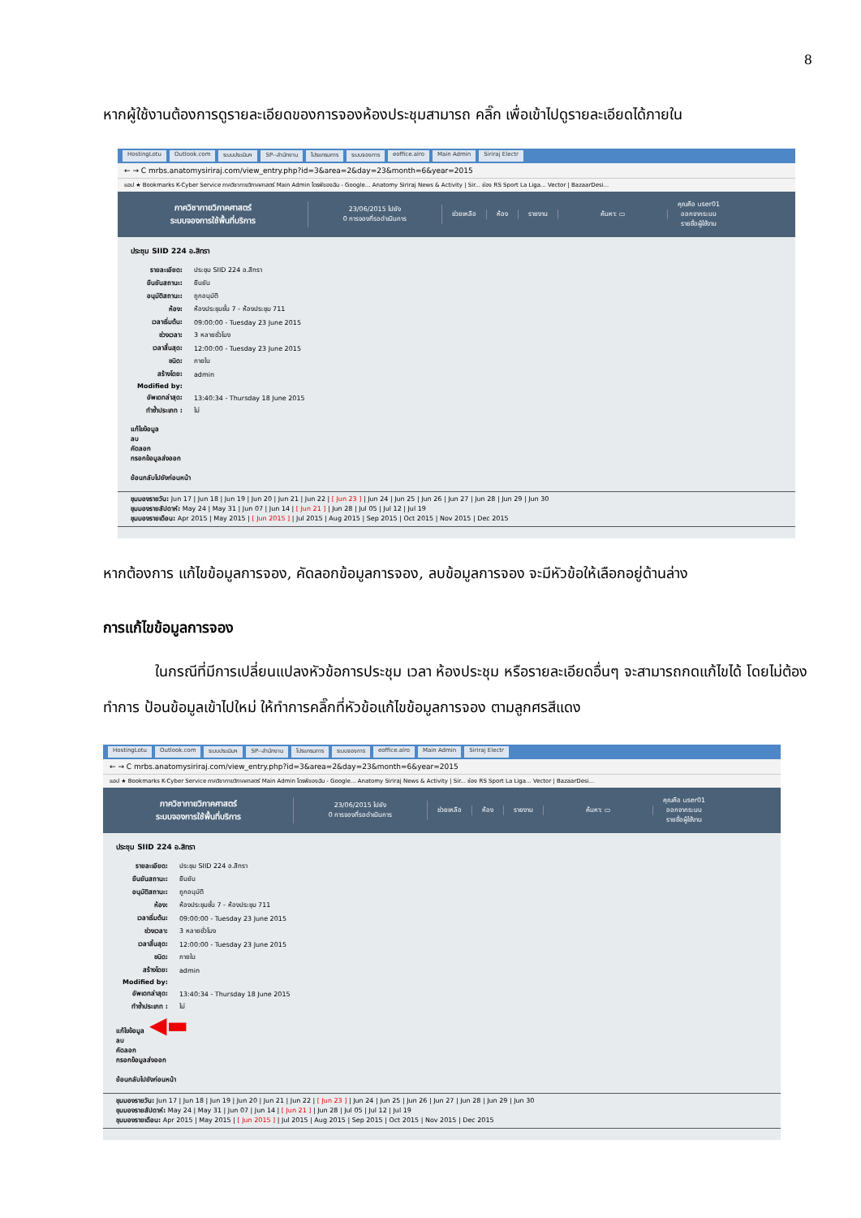8
หากผู้ใช้งานต้องการดูรายละเอียดของการจองห้องประชุมสามารถ คลิ๊ก เพื่อเข้าไปดูรายละเอียดได้ภายใน
HostingLotu Outlook.com ระบบประเมินฯ SP--สำนักงาน โปรแกรมการ ระบบจองการ eoffice.alro Main Admin Siriraj Electr
← → C mrbs.anatomysiriraj.com/view_entry.php?id=3&area=2&day=23&month=6&year=2015
แอป ★ Bookmarks K-Cyber Service ภาควิชากายวิภาคศาสตร์ Main Admin ไดรฟ์ของฉัน - Google... Anatomy Siriraj News & Activity | Sir... ช่อง RS Sport La Liga... Vector | BazaarDesi...
ภาควิชากายวิภาคศาสตร์
ระบบจองการใช้พื้นที่บริการ
23/06/2015 ไปยัง
0 การจองที่รอดำเนินการ
ช่วยเหลือ ห้อง รายงาน ค้นหา: ▭
คุณคือ user01
ออกจากระบบ
รายชื่อผู้ใช้งาน
ประชุม SIID 224 อ.สิทรา
| รายละเอียด: | ประชุม SIID 224 อ.สิทรา |
| ยืนยันสถานะ: | ยืนยัน |
| อนุมัติสถานะ: | ถูกอนุมัติ |
| ห้อง: | ห้องประชุมชั้น 7 - ห้องประชุม 711 |
| เวลาเริ่มต้น: | 09:00:00 - Tuesday 23 June 2015 |
| ช่วงเวลา: | 3 หลายชั่วโมง |
| เวลาสิ้นสุด: | 12:00:00 - Tuesday 23 June 2015 |
| ชนิด: | ภายใน |
| สร้างโดย: | admin |
| Modified by: | |
| อัพเดทล่าสุด: | 13:40:34 - Thursday 18 June 2015 |
| ทำซ้ำประเภท : | ไม่ |
แก้ไขข้อมูล
ลบ
คัดลอก
กรอกข้อมูลส่งออก
ย้อนกลับไปยังก่อนหน้า
ชุมมองรายวัน: Jun 17 | Jun 18 | Jun 19 | Jun 20 | Jun 21 | Jun 22 | [ Jun 23 ] | Jun 24 | Jun 25 | Jun 26 | Jun 27 | Jun 28 | Jun 29 | Jun 30
ชุมมองรายสัปดาห์: May 24 | May 31 | Jun 07 | Jun 14 | [ Jun 21 ] | Jun 28 | Jul 05 | Jul 12 | Jul 19
ชุมมองรายเดือน: Apr 2015 | May 2015 | [ Jun 2015 ] | Jul 2015 | Aug 2015 | Sep 2015 | Oct 2015 | Nov 2015 | Dec 2015
หากต้องการ แก้ไขข้อมูลการจอง, คัดลอกข้อมูลการจอง, ลบข้อมูลการจอง จะมีหัวข้อให้เลือกอยู่ด้านล่าง
การแก้ไขข้อมูลการจอง
ในกรณีที่มีการเปลี่ยนแปลงหัวข้อการประชุม เวลา ห้องประชุม หรือรายละเอียดอื่นๆ จะสามารถกดแก้ไขได้ โดยไม่ต้องทำการ ป้อนข้อมูลเข้าไปใหม่ ให้ทำการคลิ๊กที่หัวข้อแก้ไขข้อมูลการจอง ตามลูกศรสีแดง
HostingLotu Outlook.com ระบบประเมินฯ SP--สำนักงาน โปรแกรมการ ระบบจองการ eoffice.alro Main Admin Siriraj Electr
← → C mrbs.anatomysiriraj.com/view_entry.php?id=3&area=2&day=23&month=6&year=2015
แอป ★ Bookmarks K-Cyber Service ภาควิชากายวิภาคศาสตร์ Main Admin ไดรฟ์ของฉัน - Google... Anatomy Siriraj News & Activity | Sir... ช่อง RS Sport La Liga... Vector | BazaarDesi...
ภาควิชากายวิภาคศาสตร์
ระบบจองการใช้พื้นที่บริการ
23/06/2015 ไปยัง
0 การจองที่รอดำเนินการ
ช่วยเหลือ ห้อง รายงาน ค้นหา: ▭
คุณคือ user01
ออกจากระบบ
รายชื่อผู้ใช้งาน
ประชุม SIID 224 อ.สิทรา
| รายละเอียด: | ประชุม SIID 224 อ.สิทรา |
| ยืนยันสถานะ: | ยืนยัน |
| อนุมัติสถานะ: | ถูกอนุมัติ |
| ห้อง: | ห้องประชุมชั้น 7 - ห้องประชุม 711 |
| เวลาเริ่มต้น: | 09:00:00 - Tuesday 23 June 2015 |
| ช่วงเวลา: | 3 หลายชั่วโมง |
| เวลาสิ้นสุด: | 12:00:00 - Tuesday 23 June 2015 |
| ชนิด: | ภายใน |
| สร้างโดย: | admin |
| Modified by: | |
| อัพเดทล่าสุด: | 13:40:34 - Thursday 18 June 2015 |
| ทำซ้ำประเภท : | ไม่ |
แก้ไขข้อมูล ◀▬
ลบ
คัดลอก
กรอกข้อมูลส่งออก
ย้อนกลับไปยังก่อนหน้า
ชุมมองรายวัน: Jun 17 | Jun 18 | Jun 19 | Jun 20 | Jun 21 | Jun 22 | [ Jun 23 ] | Jun 24 | Jun 25 | Jun 26 | Jun 27 | Jun 28 | Jun 29 | Jun 30
ชุมมองรายสัปดาห์: May 24 | May 31 | Jun 07 | Jun 14 | [ Jun 21 ] | Jun 28 | Jul 05 | Jul 12 | Jul 19
ชุมมองรายเดือน: Apr 2015 | May 2015 | [ Jun 2015 ] | Jul 2015 | Aug 2015 | Sep 2015 | Oct 2015 | Nov 2015 | Dec 2015